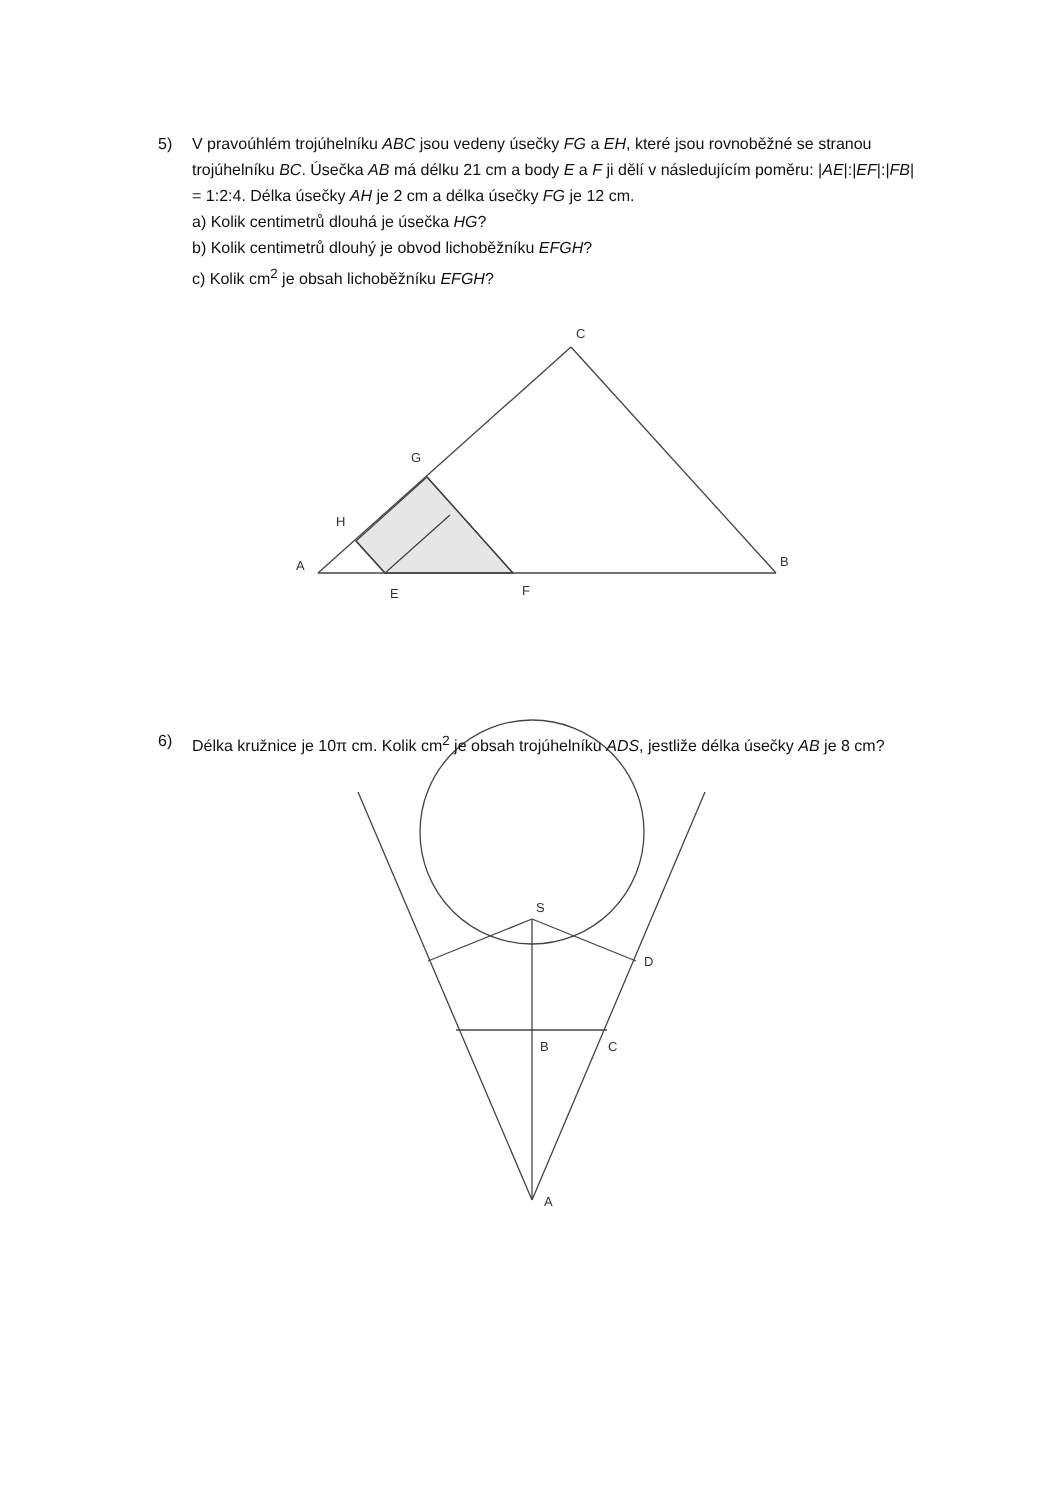5) V pravoúhlém trojúhelníku ABC jsou vedeny úsečky FG a EH, které jsou rovnoběžné se stranou trojúhelníku BC. Úsečka AB má délku 21 cm a body E a F ji dělí v následujícím poměru: |AE|:|EF|:|FB| = 1:2:4. Délka úsečky AH je 2 cm a délka úsečky FG je 12 cm.
a) Kolik centimetrů dlouhá je úsečka HG?
b) Kolik centimetrů dlouhý je obvod lichoběžníku EFGH?
c) Kolik cm<sup>2</sup> je obsah lichoběžníku EFGH?
C
G
H
A
E
F
B
S
D
B
C
A
6) Délka kružnice je 10π cm. Kolik cm<sup>2</sup> je obsah trojúhelníku ADS, jestliže délka úsečky AB je 8 cm?